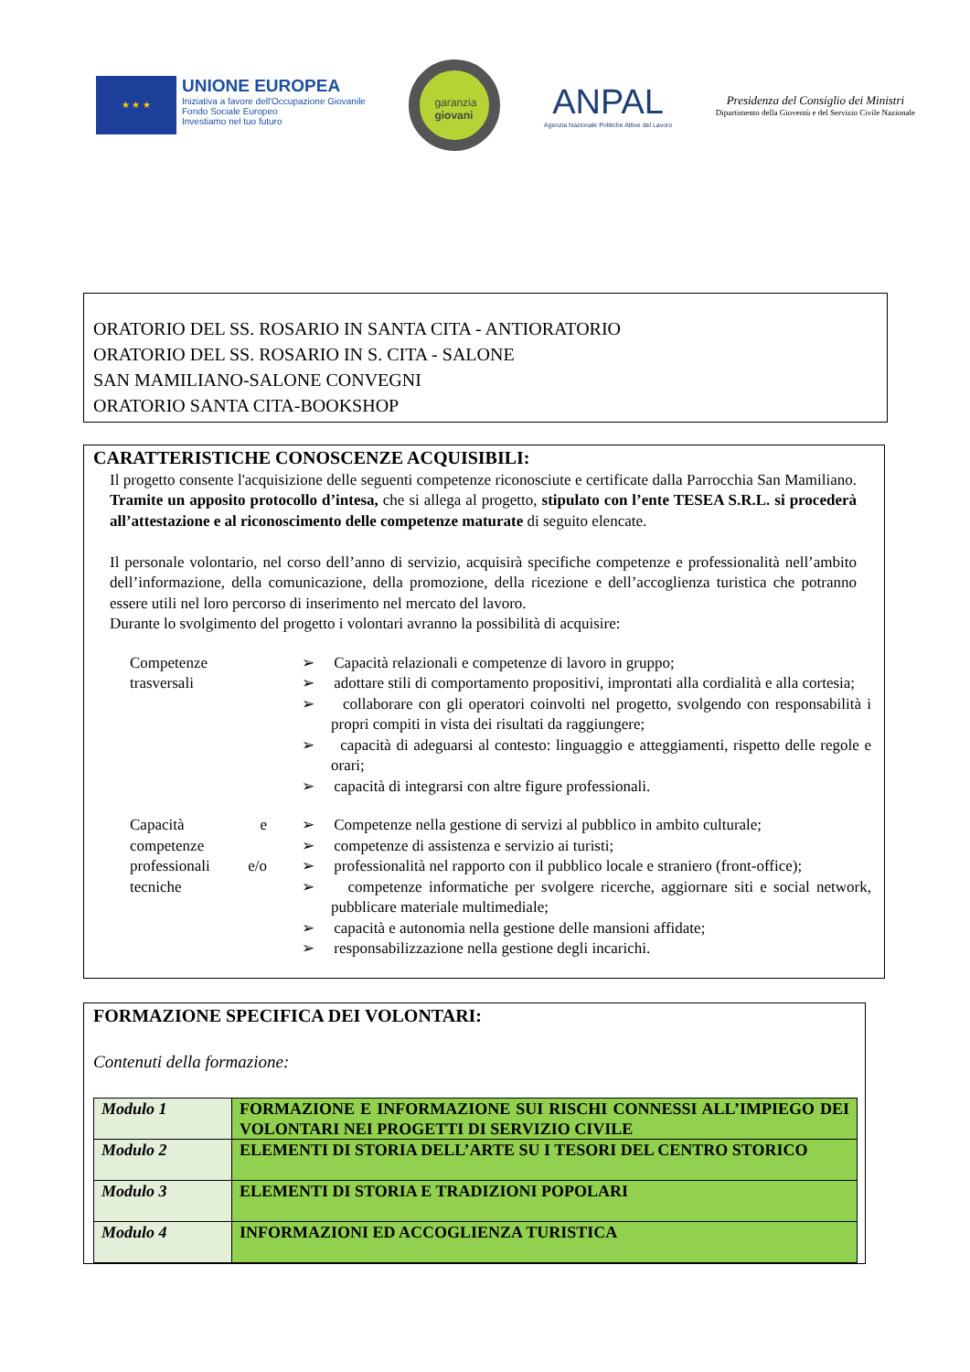★ ★ ★
UNIONE EUROPEA
Iniziativa a favore dell'Occupazione Giovanile
Fondo Sociale Europeo
Investiamo nel tuo futuro
garanzia
giovani
ANPAL
Agenzia Nazionale Politiche Attive del Lavoro
Presidenza del Consiglio dei Ministri
Dipartimento della Gioventù e del Servizio Civile Nazionale
ORATORIO DEL SS. ROSARIO IN SANTA CITA - ANTIORATORIO
ORATORIO DEL SS. ROSARIO IN S. CITA - SALONE
SAN MAMILIANO-SALONE CONVEGNI
ORATORIO SANTA CITA-BOOKSHOP
CARATTERISTICHE CONOSCENZE ACQUISIBILI:
Il progetto consente l'acquisizione delle seguenti competenze riconosciute e certificate dalla Parrocchia San Mamiliano. Tramite un apposito protocollo d’intesa, che si allega al progetto, stipulato con l’ente TESEA S.R.L. si procederà all’attestazione e al riconoscimento delle competenze maturate di seguito elencate.
Il personale volontario, nel corso dell’anno di servizio, acquisirà specifiche competenze e professionalità nell’ambito dell’informazione, della comunicazione, della promozione, della ricezione e dell’accoglienza turistica che potranno essere utili nel loro percorso di inserimento nel mercato del lavoro.
Durante lo svolgimento del progetto i volontari avranno la possibilità di acquisire:
Competenze trasversali
➢ Capacità relazionali e competenze di lavoro in gruppo;
➢ adottare stili di comportamento propositivi, improntati alla cordialità e alla cortesia;
➢ collaborare con gli operatori coinvolti nel progetto, svolgendo con responsabilità i propri compiti in vista dei risultati da raggiungere;
➢ capacità di adeguarsi al contesto: linguaggio e atteggiamenti, rispetto delle regole e orari;
➢ capacità di integrarsi con altre figure professionali.
Capacità e competenze professionali e/o tecniche
➢ Competenze nella gestione di servizi al pubblico in ambito culturale;
➢ competenze di assistenza e servizio ai turisti;
➢ professionalità nel rapporto con il pubblico locale e straniero (front-office);
➢ competenze informatiche per svolgere ricerche, aggiornare siti e social network, pubblicare materiale multimediale;
➢ capacità e autonomia nella gestione delle mansioni affidate;
➢ responsabilizzazione nella gestione degli incarichi.
FORMAZIONE SPECIFICA DEI VOLONTARI:
Contenuti della formazione:
| Modulo 1 | FORMAZIONE E INFORMAZIONE SUI RISCHI CONNESSI ALL’IMPIEGO DEI VOLONTARI NEI PROGETTI DI SERVIZIO CIVILE |
| Modulo 2 | ELEMENTI DI STORIA DELL’ARTE SU I TESORI DEL CENTRO STORICO |
| Modulo 3 | ELEMENTI DI STORIA E TRADIZIONI POPOLARI |
| Modulo 4 | INFORMAZIONI ED ACCOGLIENZA TURISTICA |